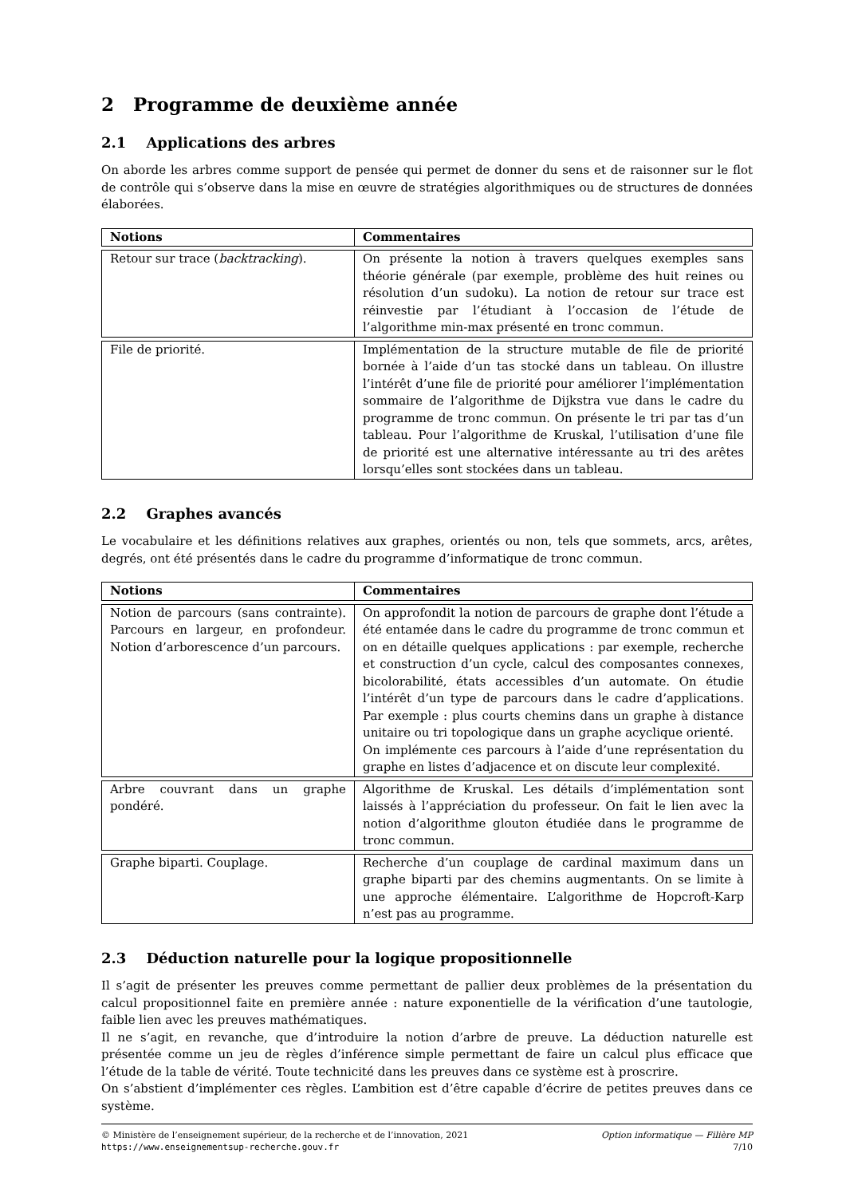2 Programme de deuxième année
2.1 Applications des arbres
On aborde les arbres comme support de pensée qui permet de donner du sens et de raisonner sur le flot de contrôle qui s’observe dans la mise en œuvre de stratégies algorithmiques ou de structures de données élaborées.
| Notions | Commentaires |
| --- | --- |
| Retour sur trace ( backtracking ). | On présente la notion à travers quelques exemples sans théorie générale (par exemple, problème des huit reines ou résolution d’un sudoku). La notion de retour sur trace est réinvestie par l’étudiant à l’occasion de l’étude de l’algorithme min-max présenté en tronc commun. |
| File de priorité. | Implémentation de la structure mutable de file de priorité bornée à l’aide d’un tas stocké dans un tableau. On illustre l’intérêt d’une file de priorité pour améliorer l’implémentation sommaire de l’algorithme de Dijkstra vue dans le cadre du programme de tronc commun. On présente le tri par tas d’un tableau. Pour l’algorithme de Kruskal, l’utilisation d’une file de priorité est une alternative intéressante au tri des arêtes lorsqu’elles sont stockées dans un tableau. |
2.2 Graphes avancés
Le vocabulaire et les définitions relatives aux graphes, orientés ou non, tels que sommets, arcs, arêtes, degrés, ont été présentés dans le cadre du programme d’informatique de tronc commun.
| Notions | Commentaires |
| --- | --- |
| Notion de parcours (sans contrainte). Parcours en largeur, en profondeur. Notion d’arborescence d’un parcours. | On approfondit la notion de parcours de graphe dont l’étude a été entamée dans le cadre du programme de tronc commun et on en détaille quelques applications : par exemple, recherche et construction d’un cycle, calcul des composantes connexes, bicolorabilité, états accessibles d’un automate. On étudie l’intérêt d’un type de parcours dans le cadre d’applications. Par exemple : plus courts chemins dans un graphe à distance unitaire ou tri topologique dans un graphe acyclique orienté. On implémente ces parcours à l’aide d’une représentation du graphe en listes d’adjacence et on discute leur complexité. |
| Arbre couvrant dans un graphe pondéré. | Algorithme de Kruskal. Les détails d’implémentation sont laissés à l’appréciation du professeur. On fait le lien avec la notion d’algorithme glouton étudiée dans le programme de tronc commun. |
| Graphe biparti. Couplage. | Recherche d’un couplage de cardinal maximum dans un graphe biparti par des chemins augmentants. On se limite à une approche élémentaire. L’algorithme de Hopcroft-Karp n’est pas au programme. |
2.3 Déduction naturelle pour la logique propositionnelle
Il s’agit de présenter les preuves comme permettant de pallier deux problèmes de la présentation du calcul propositionnel faite en première année : nature exponentielle de la vérification d’une tautologie, faible lien avec les preuves mathématiques.
Il ne s’agit, en revanche, que d’introduire la notion d’arbre de preuve. La déduction naturelle est présentée comme un jeu de règles d’inférence simple permettant de faire un calcul plus efficace que l’étude de la table de vérité. Toute technicité dans les preuves dans ce système est à proscrire.
On s’abstient d’implémenter ces règles. L’ambition est d’être capable d’écrire de petites preuves dans ce système.
© Ministère de l’enseignement supérieur, de la recherche et de l’innovation, 2021
https://www.enseignementsup-recherche.gouv.fr
Option informatique — Filière MP
7/10